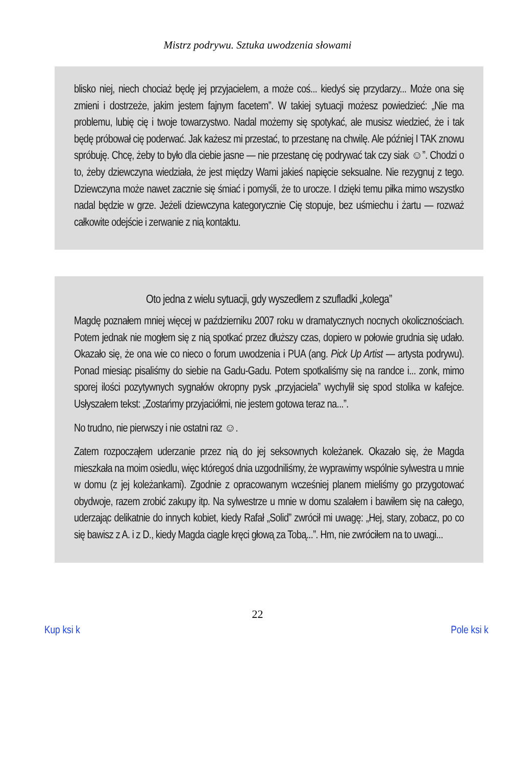Mistrz podrywu. Sztuka uwodzenia słowami
blisko niej, niech chociaż będę jej przyjacielem, a może coś... kiedyś się przydarzy... Może ona się zmieni i dostrzeże, jakim jestem fajnym facetem”. W takiej sytuacji możesz powiedzieć: „Nie ma problemu, lubię cię i twoje towarzystwo. Nadal możemy się spotykać, ale musisz wiedzieć, że i tak będę próbował cię poderwać. Jak każesz mi przestać, to przestanę na chwilę. Ale później I TAK znowu spróbuję. Chcę, żeby to było dla ciebie jasne — nie przestanę cię podrywać tak czy siak ☺”. Chodzi o to, żeby dziewczyna wiedziała, że jest między Wami jakieś napięcie seksualne. Nie rezygnuj z tego. Dziewczyna może nawet zacznie się śmiać i pomyśli, że to urocze. I dzięki temu piłka mimo wszystko nadal będzie w grze. Jeżeli dziewczyna kategorycznie Cię stopuje, bez uśmiechu i żartu — rozważ całkowite odejście i zerwanie z nią kontaktu.
Oto jedna z wielu sytuacji, gdy wyszedłem z szufladki „kolega”
Magdę poznałem mniej więcej w październiku 2007 roku w dramatycznych nocnych okolicznościach. Potem jednak nie mogłem się z nią spotkać przez dłuższy czas, dopiero w połowie grudnia się udało. Okazało się, że ona wie co nieco o forum uwodzenia i PUA (ang. Pick Up Artist — artysta podrywu). Ponad miesiąc pisaliśmy do siebie na Gadu-Gadu. Potem spotkaliśmy się na randce i... zonk, mimo sporej ilości pozytywnych sygnałów okropny pysk „przyjaciela” wychylił się spod stolika w kafejce. Usłyszałem tekst: „Zostańmy przyjaciółmi, nie jestem gotowa teraz na...”.
No trudno, nie pierwszy i nie ostatni raz ☺.
Zatem rozpocząłem uderzanie przez nią do jej seksownych koleżanek. Okazało się, że Magda mieszkała na moim osiedlu, więc któregoś dnia uzgodniliśmy, że wyprawimy wspólnie sylwestra u mnie w domu (z jej koleżankami). Zgodnie z opracowanym wcześniej planem mieliśmy go przygotować obydwoje, razem zrobić zakupy itp. Na sylwestrze u mnie w domu szalałem i bawiłem się na całego, uderzając delikatnie do innych kobiet, kiedy Rafał „Solid” zwrócił mi uwagę: „Hej, stary, zobacz, po co się bawisz z A. i z D., kiedy Magda ciągle kręci głową za Tobą...”. Hm, nie zwróciłem na to uwagi...
22
Kup ksi k Pole ksi k